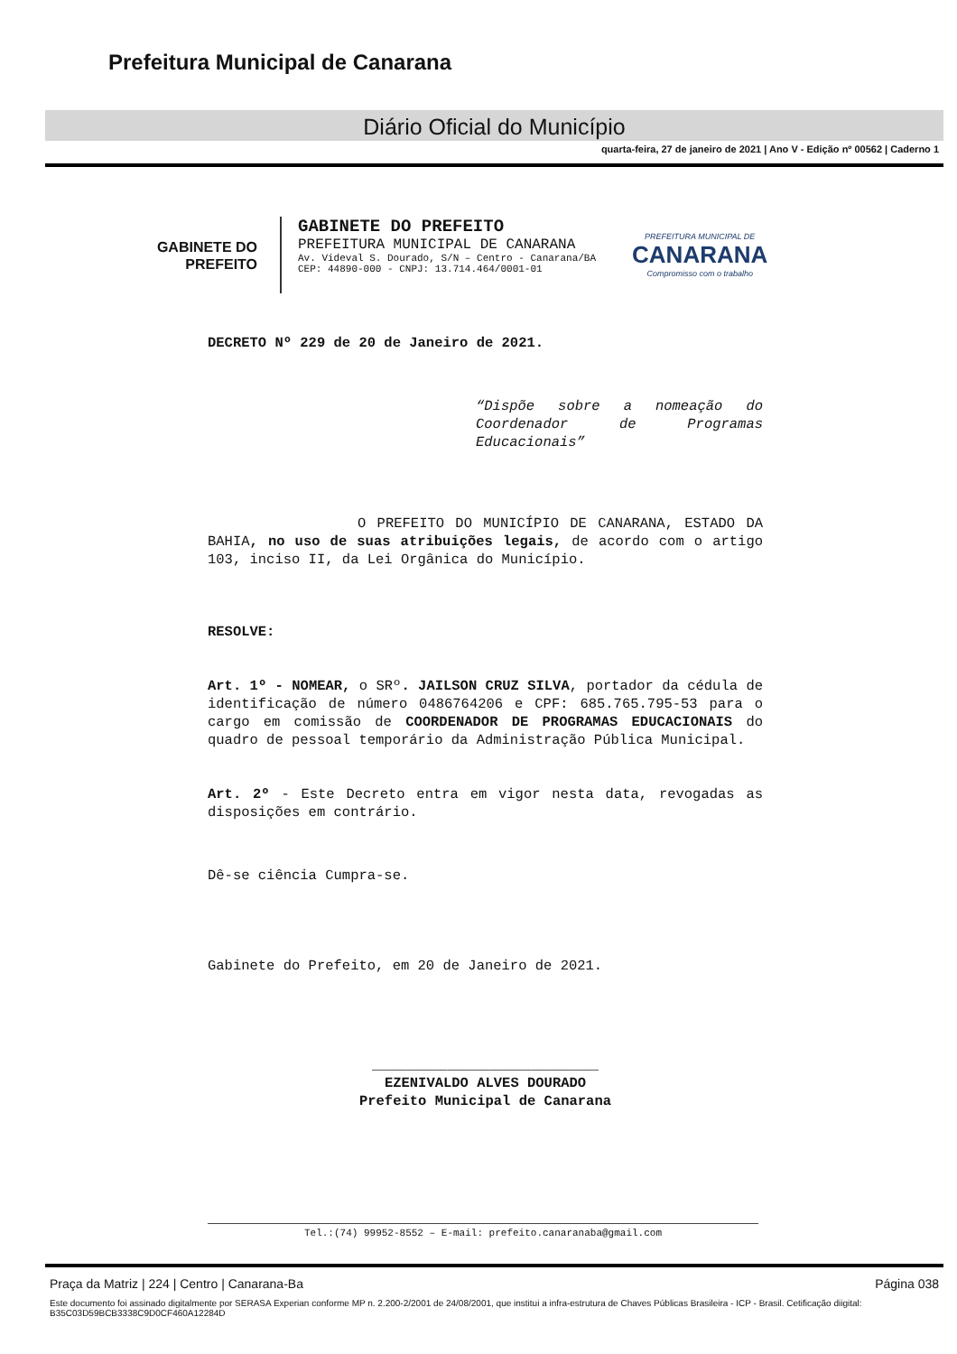Prefeitura Municipal de Canarana
Diário Oficial do Município
quarta-feira, 27 de janeiro de 2021 | Ano V - Edição nº 00562 | Caderno 1
GABINETE DO
PREFEITO
GABINETE DO PREFEITO
PREFEITURA MUNICIPAL DE CANARANA
Av. Videval S. Dourado, S/N – Centro - Canarana/BA
CEP: 44890-000 - CNPJ: 13.714.464/0001-01
PREFEITURA MUNICIPAL DE
CANARANA
Compromisso com o trabalho
DECRETO Nº 229 de 20 de Janeiro de 2021.
“Dispõe sobre a nomeação do Coordenador de Programas Educacionais”
O PREFEITO DO MUNICÍPIO DE CANARANA, ESTADO DA BAHIA, no uso de suas atribuições legais, de acordo com o artigo 103, inciso II, da Lei Orgânica do Município.
RESOLVE:
Art. 1º - NOMEAR, o SRº. JAILSON CRUZ SILVA, portador da cédula de identificação de número 0486764206 e CPF: 685.765.795-53 para o cargo em comissão de COORDENADOR DE PROGRAMAS EDUCACIONAIS do quadro de pessoal temporário da Administração Pública Municipal.
Art. 2º - Este Decreto entra em vigor nesta data, revogadas as disposições em contrário.
Dê-se ciência Cumpra-se.
Gabinete do Prefeito, em 20 de Janeiro de 2021.
___________________________
EZENIVALDO ALVES DOURADO
Prefeito Municipal de Canarana
Tel.:(74) 99952-8552 – E-mail: prefeito.canaranaba@gmail.com
Praça da Matriz | 224 | Centro | Canarana-Ba Página 038
Este documento foi assinado digitalmente por SERASA Experian conforme MP n. 2.200-2/2001 de 24/08/2001, que institui a infra-estrutura de Chaves Públicas Brasileira - ICP - Brasil. Cetificação diigital: B35C03D59BCB3338C9D0CF460A12284D